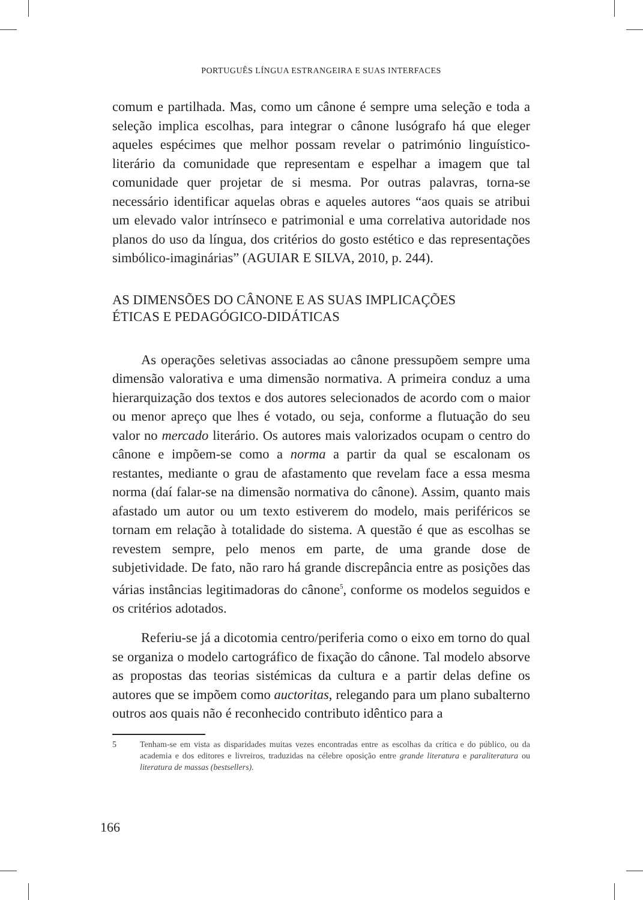PORTUGUÊS LÍNGUA ESTRANGEIRA E SUAS INTERFACES
comum e partilhada. Mas, como um cânone é sempre uma seleção e toda a seleção implica escolhas, para integrar o cânone lusógrafo há que eleger aqueles espécimes que melhor possam revelar o património linguístico-literário da comunidade que representam e espelhar a imagem que tal comunidade quer projetar de si mesma. Por outras palavras, torna-se necessário identificar aquelas obras e aqueles autores “aos quais se atribui um elevado valor intrínseco e patrimonial e uma correlativa autoridade nos planos do uso da língua, dos critérios do gosto estético e das representações simbólico-imaginárias” (AGUIAR E SILVA, 2010, p. 244).
AS DIMENSÕES DO CÂNONE E AS SUAS IMPLICAÇÕES
ÉTICAS E PEDAGÓGICO-DIDÁTICAS
As operações seletivas associadas ao cânone pressupõem sempre uma dimensão valorativa e uma dimensão normativa. A primeira conduz a uma hierarquização dos textos e dos autores selecionados de acordo com o maior ou menor apreço que lhes é votado, ou seja, conforme a flutuação do seu valor no mercado literário. Os autores mais valorizados ocupam o centro do cânone e impõem-se como a norma a partir da qual se escalonam os restantes, mediante o grau de afastamento que revelam face a essa mesma norma (daí falar-se na dimensão normativa do cânone). Assim, quanto mais afastado um autor ou um texto estiverem do modelo, mais periféricos se tornam em relação à totalidade do sistema. A questão é que as escolhas se revestem sempre, pelo menos em parte, de uma grande dose de subjetividade. De fato, não raro há grande discrepância entre as posições das várias instâncias legitimadoras do cânone<sup>5</sup>, conforme os modelos seguidos e os critérios adotados.
Referiu-se já a dicotomia centro/periferia como o eixo em torno do qual se organiza o modelo cartográfico de fixação do cânone. Tal modelo absorve as propostas das teorias sistémicas da cultura e a partir delas define os autores que se impõem como auctoritas, relegando para um plano subalterno outros aos quais não é reconhecido contributo idêntico para a
5 Tenham-se em vista as disparidades muitas vezes encontradas entre as escolhas da crítica e do público, ou da academia e dos editores e livreiros, traduzidas na célebre oposição entre grande literatura e paraliteratura ou literatura de massas (bestsellers).
166